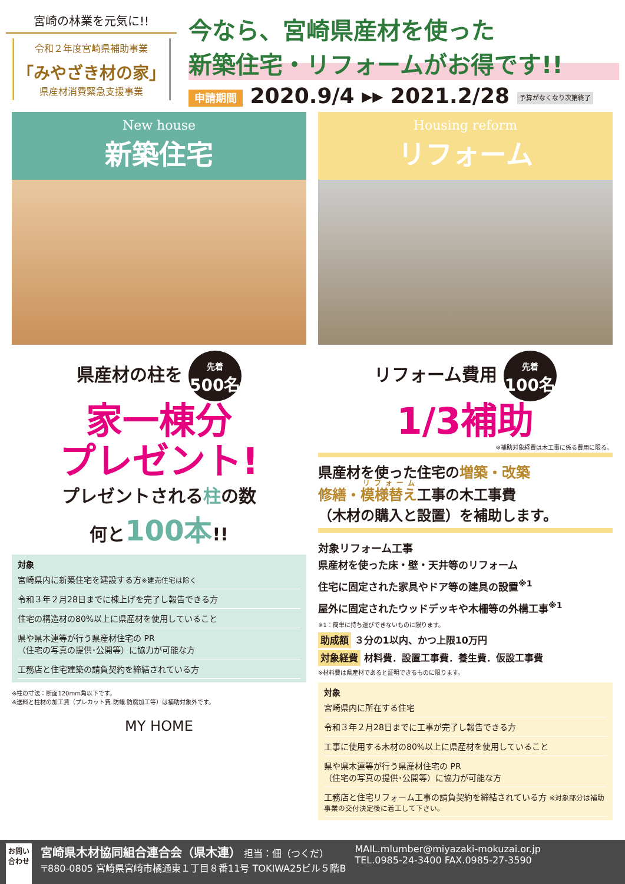宮崎の林業を元気に!!
令和２年度宮崎県補助事業
「みやざき材の家」
県産材消費緊急支援事業
今なら、宮崎県産材を使った
新築住宅・リフォームがお得です!!
申請期間 2020.9/4 ▸▸ 2021.2/28 予算がなくなり次第終了
New house
新築住宅
県産材の柱を 先着 500名
家一棟分
プレゼント!
プレゼントされる柱の数
何と100本!!
対象
宮崎県内に新築住宅を建設する方※建売住宅は除く
令和３年２月28日までに棟上げを完了し報告できる方
住宅の構造材の80%以上に県産材を使用していること
県や県木連等が行う県産材住宅の PR
（住宅の写真の提供･公開等）に協力が可能な方
工務店と住宅建築の請負契約を締結されている方
※柱の寸法：断面120mm角以下です。
※送料と柱材の加工賃（プレカット費.防蟻.防腐加工等）は補助対象外です。
MY HOME
Housing reform
リフォーム
リフォーム費用 先着 100名
1/3補助
※補助対象経費は木工事に係る費用に限る。
県産材を使った住宅の増築・改築
修繕・模様替え工事の木工事費
（木材の購入と設置）を補助します。
対象リフォーム工事
県産材を使った床・壁・天井等のリフォーム
住宅に固定された家具やドア等の建具の設置<sup>※1</sup>
屋外に固定されたウッドデッキや木柵等の外構工事<sup>※1</sup>
※1：簡単に持ち運びできないものに限ります。
助成額 ３分の1以内、かつ上限10万円
対象経費 材料費．設置工事費．養生費．仮設工事費
※材料費は県産材であると証明できるものに限ります。
対象
宮崎県内に所在する住宅
令和３年２月28日までに工事が完了し報告できる方
工事に使用する木材の80%以上に県産材を使用していること
県や県木連等が行う県産材住宅の PR
（住宅の写真の提供･公開等）に協力が可能な方
工務店と住宅リフォーム工事の請負契約を締結されている方 ※対象部分は補助事業の交付決定後に着工して下さい。
お問い
合わせ
宮崎県木材協同組合連合会（県木連） 担当：佃（つくだ）
〒880-0805 宮崎県宮崎市橘通東１丁目８番11号 TOKIWA25ビル５階B
MAIL.mlumber@miyazaki-mokuzai.or.jp
TEL.0985-24-3400 FAX.0985-27-3590